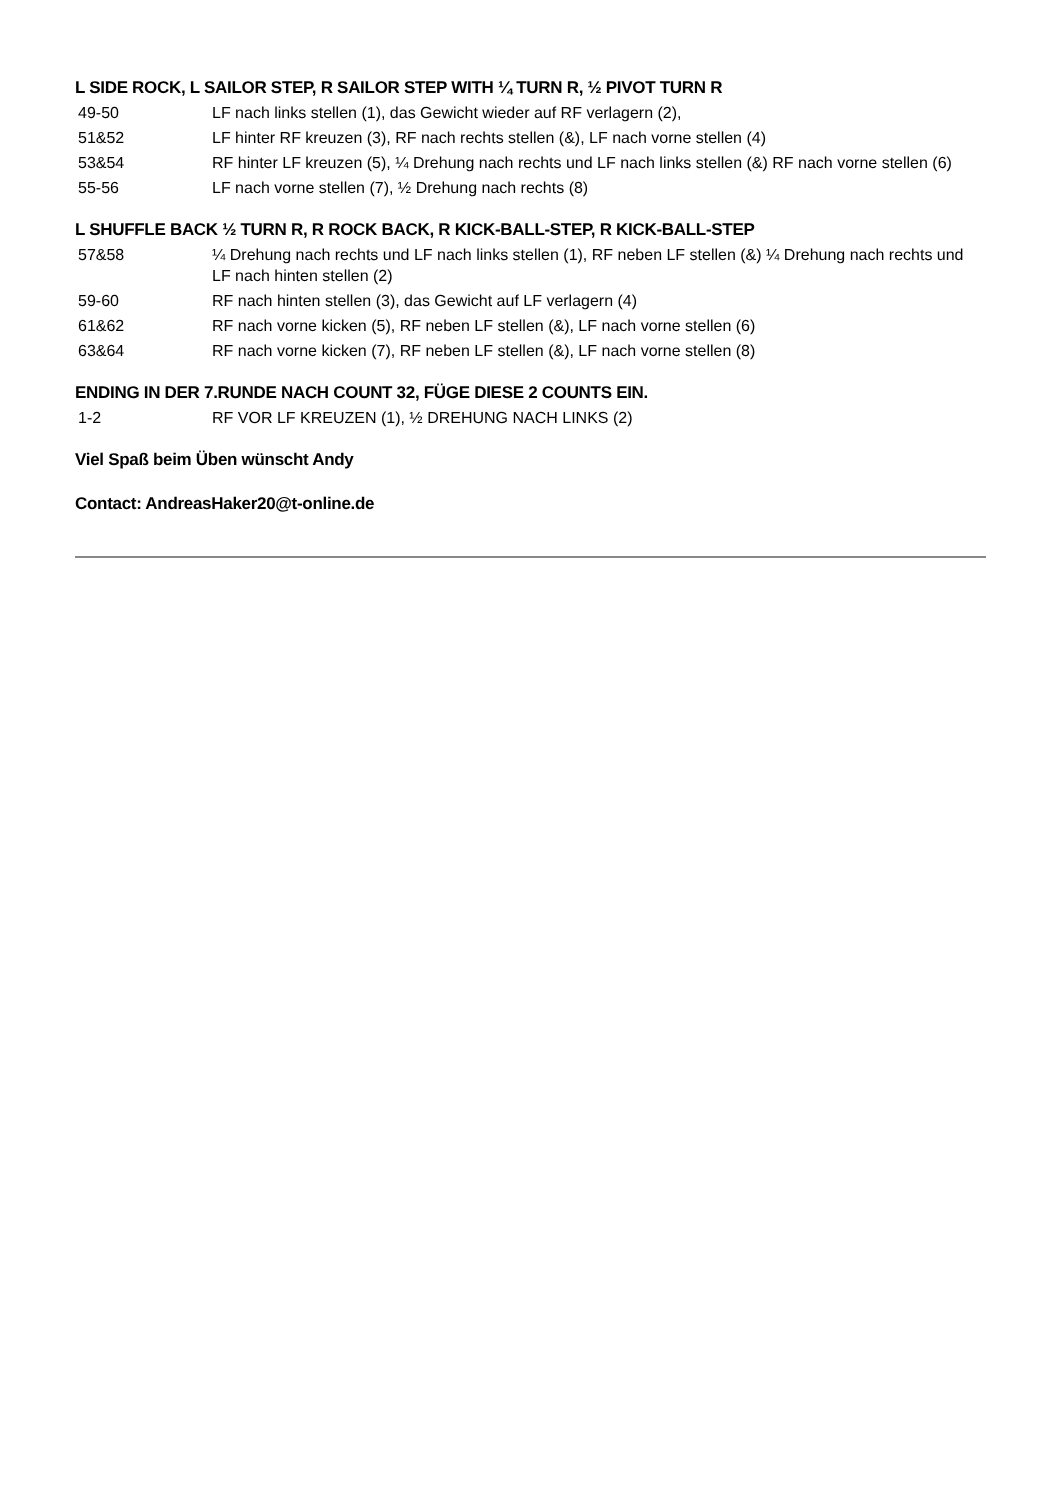L SIDE ROCK, L SAILOR STEP, R SAILOR STEP WITH ¼ TURN R, ½ PIVOT TURN R
| 49-50 | LF nach links stellen (1), das Gewicht wieder auf RF verlagern (2), |
| 51&52 | LF hinter RF kreuzen (3), RF nach rechts stellen (&), LF nach vorne stellen (4) |
| 53&54 | RF hinter LF kreuzen (5), ¼ Drehung nach rechts und LF nach links stellen (&) RF nach vorne stellen (6) |
| 55-56 | LF nach vorne stellen (7), ½ Drehung nach rechts (8) |
L SHUFFLE BACK ½ TURN R, R ROCK BACK, R KICK-BALL-STEP, R KICK-BALL-STEP
| 57&58 | ¼ Drehung nach rechts und LF nach links stellen (1), RF neben LF stellen (&) ¼ Drehung nach rechts und LF nach hinten stellen (2) |
| 59-60 | RF nach hinten stellen (3), das Gewicht auf LF verlagern (4) |
| 61&62 | RF nach vorne kicken (5), RF neben LF stellen (&), LF nach vorne stellen (6) |
| 63&64 | RF nach vorne kicken (7), RF neben LF stellen (&), LF nach vorne stellen (8) |
ENDING IN DER 7.RUNDE NACH COUNT 32, FÜGE DIESE 2 COUNTS EIN.
| 1-2 | RF VOR LF KREUZEN (1), ½ DREHUNG NACH LINKS (2) |
Viel Spaß beim Üben wünscht Andy
Contact: AndreasHaker20@t-online.de